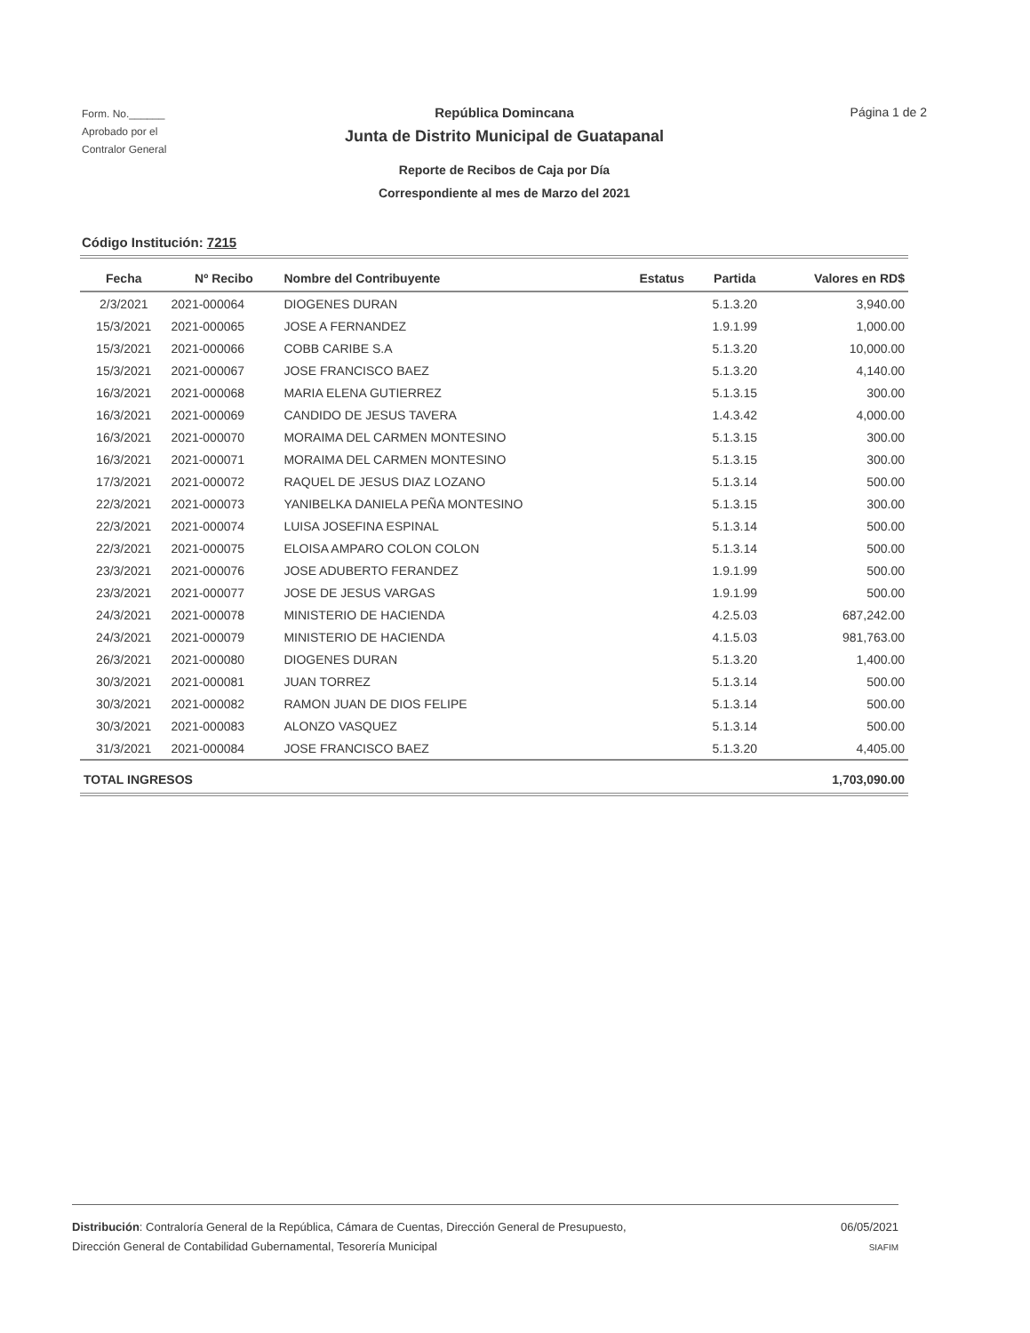Form. No.______
Aprobado por el
Contralor General
República Domincana
Junta de Distrito Municipal de Guatapanal
Reporte de Recibos de Caja por Día
Correspondiente al mes de Marzo del 2021
Página 1 de 2
Código Institución: 7215
| Fecha | Nº Recibo | Nombre del Contribuyente | Estatus | Partida | Valores en RD$ |
| --- | --- | --- | --- | --- | --- |
| 2/3/2021 | 2021-000064 | DIOGENES DURAN | | 5.1.3.20 | 3,940.00 |
| 15/3/2021 | 2021-000065 | JOSE A FERNANDEZ | | 1.9.1.99 | 1,000.00 |
| 15/3/2021 | 2021-000066 | COBB CARIBE S.A | | 5.1.3.20 | 10,000.00 |
| 15/3/2021 | 2021-000067 | JOSE FRANCISCO BAEZ | | 5.1.3.20 | 4,140.00 |
| 16/3/2021 | 2021-000068 | MARIA ELENA GUTIERREZ | | 5.1.3.15 | 300.00 |
| 16/3/2021 | 2021-000069 | CANDIDO DE JESUS TAVERA | | 1.4.3.42 | 4,000.00 |
| 16/3/2021 | 2021-000070 | MORAIMA DEL CARMEN MONTESINO | | 5.1.3.15 | 300.00 |
| 16/3/2021 | 2021-000071 | MORAIMA DEL CARMEN MONTESINO | | 5.1.3.15 | 300.00 |
| 17/3/2021 | 2021-000072 | RAQUEL DE JESUS DIAZ LOZANO | | 5.1.3.14 | 500.00 |
| 22/3/2021 | 2021-000073 | YANIBELKA DANIELA PEÑA MONTESINO | | 5.1.3.15 | 300.00 |
| 22/3/2021 | 2021-000074 | LUISA JOSEFINA ESPINAL | | 5.1.3.14 | 500.00 |
| 22/3/2021 | 2021-000075 | ELOISA AMPARO COLON COLON | | 5.1.3.14 | 500.00 |
| 23/3/2021 | 2021-000076 | JOSE ADUBERTO FERANDEZ | | 1.9.1.99 | 500.00 |
| 23/3/2021 | 2021-000077 | JOSE DE JESUS VARGAS | | 1.9.1.99 | 500.00 |
| 24/3/2021 | 2021-000078 | MINISTERIO DE HACIENDA | | 4.2.5.03 | 687,242.00 |
| 24/3/2021 | 2021-000079 | MINISTERIO DE HACIENDA | | 4.1.5.03 | 981,763.00 |
| 26/3/2021 | 2021-000080 | DIOGENES DURAN | | 5.1.3.20 | 1,400.00 |
| 30/3/2021 | 2021-000081 | JUAN TORREZ | | 5.1.3.14 | 500.00 |
| 30/3/2021 | 2021-000082 | RAMON JUAN DE DIOS FELIPE | | 5.1.3.14 | 500.00 |
| 30/3/2021 | 2021-000083 | ALONZO VASQUEZ | | 5.1.3.14 | 500.00 |
| 31/3/2021 | 2021-000084 | JOSE FRANCISCO BAEZ | | 5.1.3.20 | 4,405.00 |
| TOTAL INGRESOS | | | | | 1,703,090.00 |
Distribución: Contraloría General de la República, Cámara de Cuentas, Dirección General de Presupuesto,
Dirección General de Contabilidad Gubernamental, Tesorería Municipal
06/05/2021
SIAFIM